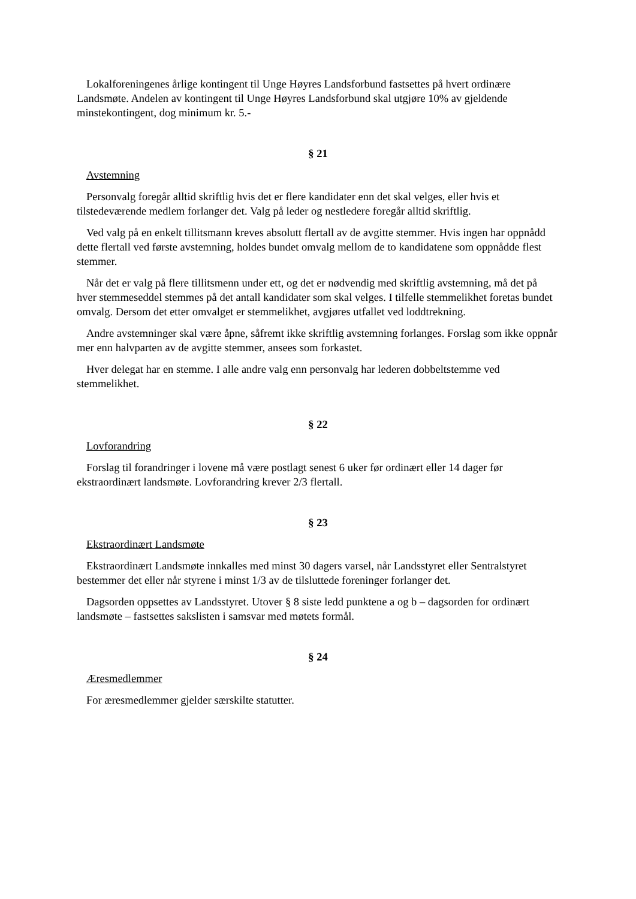Lokalforeningenes årlige kontingent til Unge Høyres Landsforbund fastsettes på hvert ordinære Landsmøte. Andelen av kontingent til Unge Høyres Landsforbund skal utgjøre 10% av gjeldende minstekontingent, dog minimum kr. 5.-
§ 21
Avstemning
Personvalg foregår alltid skriftlig hvis det er flere kandidater enn det skal velges, eller hvis et tilstedeværende medlem forlanger det. Valg på leder og nestledere foregår alltid skriftlig.
Ved valg på en enkelt tillitsmann kreves absolutt flertall av de avgitte stemmer. Hvis ingen har oppnådd dette flertall ved første avstemning, holdes bundet omvalg mellom de to kandidatene som oppnådde flest stemmer.
Når det er valg på flere tillitsmenn under ett, og det er nødvendig med skriftlig avstemning, må det på hver stemmeseddel stemmes på det antall kandidater som skal velges. I tilfelle stemmelikhet foretas bundet omvalg. Dersom det etter omvalget er stemmelikhet, avgjøres utfallet ved loddtrekning.
Andre avstemninger skal være åpne, såfremt ikke skriftlig avstemning forlanges. Forslag som ikke oppnår mer enn halvparten av de avgitte stemmer, ansees som forkastet.
Hver delegat har en stemme. I alle andre valg enn personvalg har lederen dobbeltstemme ved stemmelikhet.
§ 22
Lovforandring
Forslag til forandringer i lovene må være postlagt senest 6 uker før ordinært eller 14 dager før ekstraordinært landsmøte. Lovforandring krever 2/3 flertall.
§ 23
Ekstraordinært Landsmøte
Ekstraordinært Landsmøte innkalles med minst 30 dagers varsel, når Landsstyret eller Sentralstyret bestemmer det eller når styrene i minst 1/3 av de tilsluttede foreninger forlanger det.
Dagsorden oppsettes av Landsstyret. Utover § 8 siste ledd punktene a og b – dagsorden for ordinært landsmøte – fastsettes sakslisten i samsvar med møtets formål.
§ 24
Æresmedlemmer
For æresmedlemmer gjelder særskilte statutter.